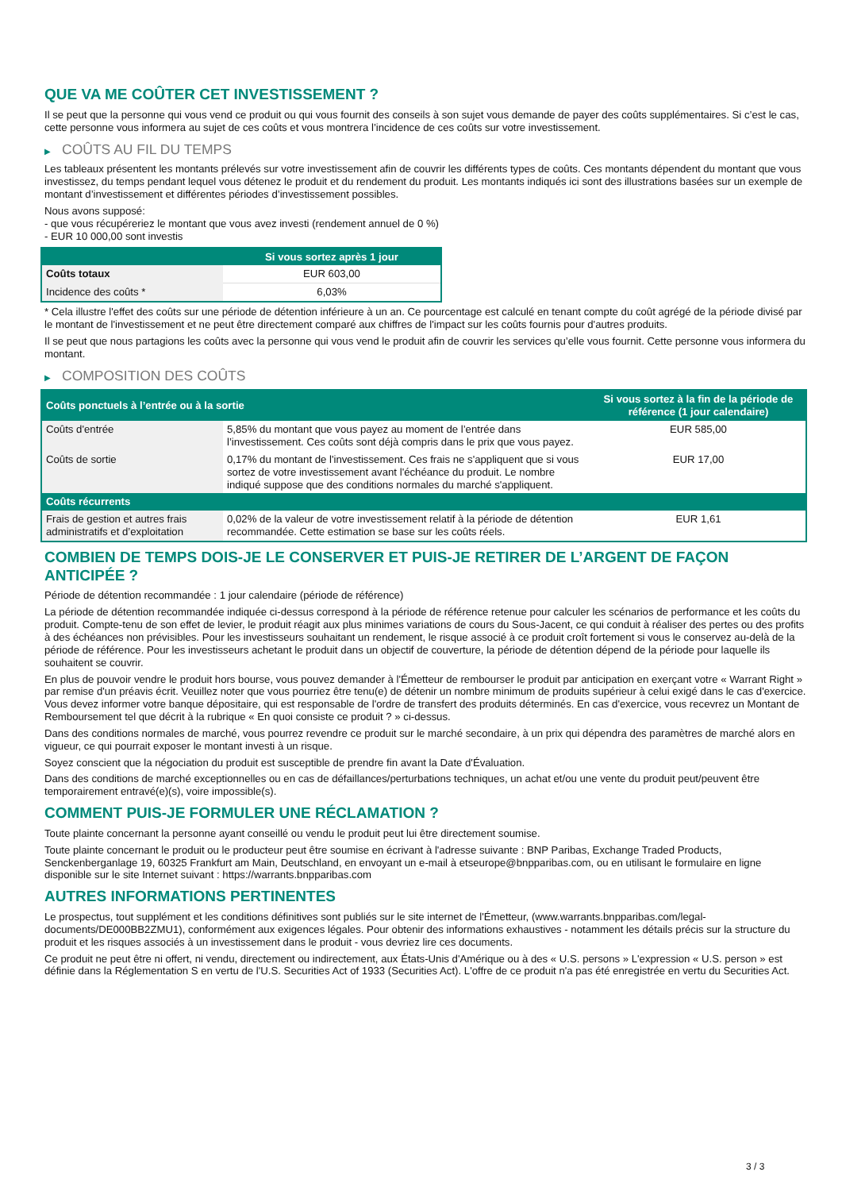QUE VA ME COÛTER CET INVESTISSEMENT ?
Il se peut que la personne qui vous vend ce produit ou qui vous fournit des conseils à son sujet vous demande de payer des coûts supplémentaires. Si c’est le cas, cette personne vous informera au sujet de ces coûts et vous montrera l’incidence de ces coûts sur votre investissement.
▶ COÛTS AU FIL DU TEMPS
Les tableaux présentent les montants prélevés sur votre investissement afin de couvrir les différents types de coûts. Ces montants dépendent du montant que vous investissez, du temps pendant lequel vous détenez le produit et du rendement du produit. Les montants indiqués ici sont des illustrations basées sur un exemple de montant d’investissement et différentes périodes d’investissement possibles.
Nous avons supposé:
- que vous récupéreriez le montant que vous avez investi (rendement annuel de 0 %)
- EUR 10 000,00 sont investis
| | Si vous sortez après 1 jour |
| --- | --- |
| Coûts totaux | EUR 603,00 |
| Incidence des coûts * | 6,03% |
* Cela illustre l'effet des coûts sur une période de détention inférieure à un an. Ce pourcentage est calculé en tenant compte du coût agrégé de la période divisé par le montant de l'investissement et ne peut être directement comparé aux chiffres de l'impact sur les coûts fournis pour d'autres produits.
Il se peut que nous partagions les coûts avec la personne qui vous vend le produit afin de couvrir les services qu’elle vous fournit. Cette personne vous informera du montant.
▶ COMPOSITION DES COÛTS
| Coûts ponctuels à l’entrée ou à la sortie | | Si vous sortez à la fin de la période de référence (1 jour calendaire) |
| --- | --- | --- |
| Coûts d'entrée | 5,85% du montant que vous payez au moment de l’entrée dans l’investissement. Ces coûts sont déjà compris dans le prix que vous payez. | EUR 585,00 |
| Coûts de sortie | 0,17% du montant de l'investissement. Ces frais ne s'appliquent que si vous sortez de votre investissement avant l'échéance du produit. Le nombre indiqué suppose que des conditions normales du marché s'appliquent. | EUR 17,00 |
| Coûts récurrents | | |
| Frais de gestion et autres frais administratifs et d’exploitation | 0,02% de la valeur de votre investissement relatif à la période de détention recommandée. Cette estimation se base sur les coûts réels. | EUR 1,61 |
COMBIEN DE TEMPS DOIS-JE LE CONSERVER ET PUIS-JE RETIRER DE L’ARGENT DE FAÇON ANTICIPÉE ?
Période de détention recommandée : 1 jour calendaire (période de référence)
La période de détention recommandée indiquée ci-dessus correspond à la période de référence retenue pour calculer les scénarios de performance et les coûts du produit. Compte-tenu de son effet de levier, le produit réagit aux plus minimes variations de cours du Sous-Jacent, ce qui conduit à réaliser des pertes ou des profits à des échéances non prévisibles. Pour les investisseurs souhaitant un rendement, le risque associé à ce produit croît fortement si vous le conservez au-delà de la période de référence. Pour les investisseurs achetant le produit dans un objectif de couverture, la période de détention dépend de la période pour laquelle ils souhaitent se couvrir.
En plus de pouvoir vendre le produit hors bourse, vous pouvez demander à l'Émetteur de rembourser le produit par anticipation en exerçant votre « Warrant Right » par remise d'un préavis écrit. Veuillez noter que vous pourriez être tenu(e) de détenir un nombre minimum de produits supérieur à celui exigé dans le cas d'exercice. Vous devez informer votre banque dépositaire, qui est responsable de l'ordre de transfert des produits déterminés. En cas d'exercice, vous recevrez un Montant de Remboursement tel que décrit à la rubrique « En quoi consiste ce produit ? » ci-dessus.
Dans des conditions normales de marché, vous pourrez revendre ce produit sur le marché secondaire, à un prix qui dépendra des paramètres de marché alors en vigueur, ce qui pourrait exposer le montant investi à un risque.
Soyez conscient que la négociation du produit est susceptible de prendre fin avant la Date d'Évaluation.
Dans des conditions de marché exceptionnelles ou en cas de défaillances/perturbations techniques, un achat et/ou une vente du produit peut/peuvent être temporairement entravé(e)(s), voire impossible(s).
COMMENT PUIS-JE FORMULER UNE RÉCLAMATION ?
Toute plainte concernant la personne ayant conseillé ou vendu le produit peut lui être directement soumise.
Toute plainte concernant le produit ou le producteur peut être soumise en écrivant à l'adresse suivante : BNP Paribas, Exchange Traded Products, Senckenberganlage 19, 60325 Frankfurt am Main, Deutschland, en envoyant un e-mail à etseurope@bnpparibas.com, ou en utilisant le formulaire en ligne disponible sur le site Internet suivant : https://warrants.bnpparibas.com
AUTRES INFORMATIONS PERTINENTES
Le prospectus, tout supplément et les conditions définitives sont publiés sur le site internet de l'Émetteur, (www.warrants.bnpparibas.com/legal-documents/DE000BB2ZMU1), conformément aux exigences légales. Pour obtenir des informations exhaustives - notamment les détails précis sur la structure du produit et les risques associés à un investissement dans le produit - vous devriez lire ces documents.
Ce produit ne peut être ni offert, ni vendu, directement ou indirectement, aux États-Unis d'Amérique ou à des « U.S. persons » L'expression « U.S. person » est définie dans la Réglementation S en vertu de l'U.S. Securities Act of 1933 (Securities Act). L'offre de ce produit n'a pas été enregistrée en vertu du Securities Act.
3 / 3